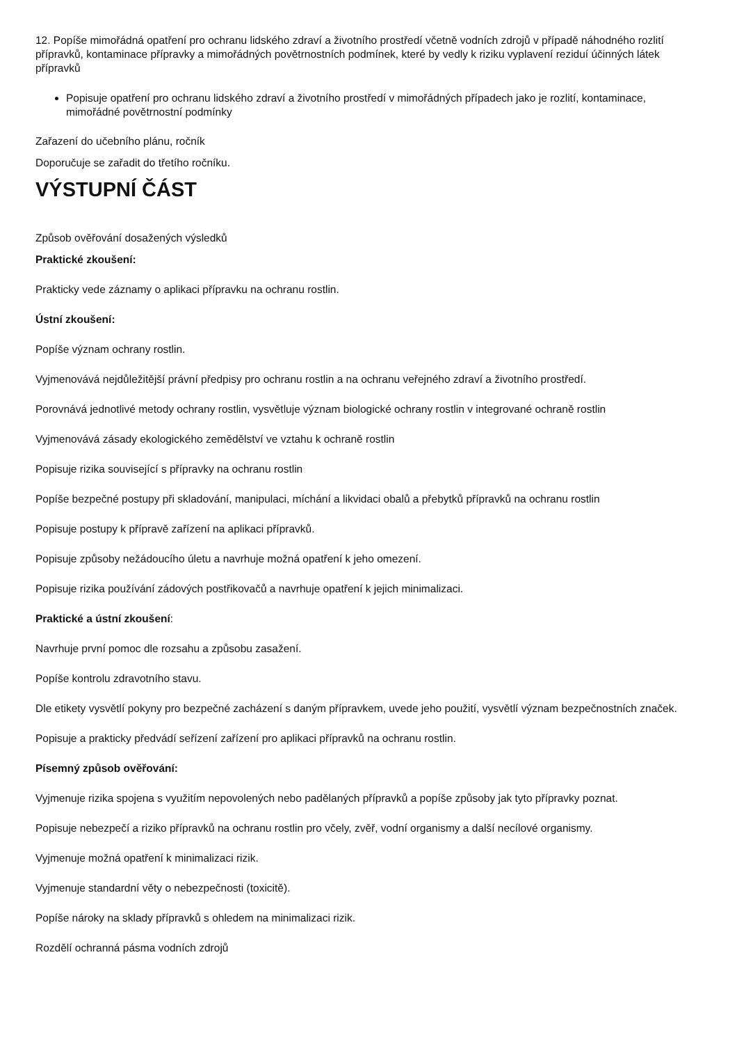12. Popíše mimořádná opatření pro ochranu lidského zdraví a životního prostředí včetně vodních zdrojů v případě náhodného rozlití přípravků, kontaminace přípravky a mimořádných povětrnostních podmínek, které by vedly k riziku vyplavení reziduí účinných látek přípravků
Popisuje opatření pro ochranu lidského zdraví a životního prostředí v mimořádných případech jako je rozlití, kontaminace, mimořádné povětrnostní podmínky
Zařazení do učebního plánu, ročník
Doporučuje se zařadit do třetího ročníku.
VÝSTUPNÍ ČÁST
Způsob ověřování dosažených výsledků
Praktické zkoušení:
Prakticky vede záznamy o aplikaci přípravku na ochranu rostlin.
Ústní zkoušení:
Popíše význam ochrany rostlin.
Vyjmenovává nejdůležitější právní předpisy pro ochranu rostlin a na ochranu veřejného zdraví a životního prostředí.
Porovnává jednotlivé metody ochrany rostlin, vysvětluje význam biologické ochrany rostlin v integrované ochraně rostlin
Vyjmenovává zásady ekologického zemědělství ve vztahu k ochraně rostlin
Popisuje rizika související s přípravky na ochranu rostlin
Popíše bezpečné postupy při skladování, manipulaci, míchání a likvidaci obalů a přebytků přípravků na ochranu rostlin
Popisuje postupy k přípravě zařízení na aplikaci přípravků.
Popisuje způsoby nežádoucího úletu a navrhuje možná opatření k jeho omezení.
Popisuje rizika používání zádových postřikovačů a navrhuje opatření k jejich minimalizaci.
Praktické a ústní zkoušení:
Navrhuje první pomoc dle rozsahu a způsobu zasažení.
Popíše kontrolu zdravotního stavu.
Dle etikety vysvětlí pokyny pro bezpečné zacházení s daným přípravkem, uvede jeho použití, vysvětlí význam bezpečnostních značek.
Popisuje a prakticky předvádí seřízení zařízení pro aplikaci přípravků na ochranu rostlin.
Písemný způsob ověřování:
Vyjmenuje rizika spojena s využitím nepovolených nebo padělaných přípravků a popíše způsoby jak tyto přípravky poznat.
Popisuje nebezpečí a riziko přípravků na ochranu rostlin pro včely, zvěř, vodní organismy a další necílové organismy.
Vyjmenuje možná opatření k minimalizaci rizik.
Vyjmenuje standardní věty o nebezpečnosti (toxicitě).
Popíše nároky na sklady přípravků s ohledem na minimalizaci rizik.
Rozdělí ochranná pásma vodních zdrojů